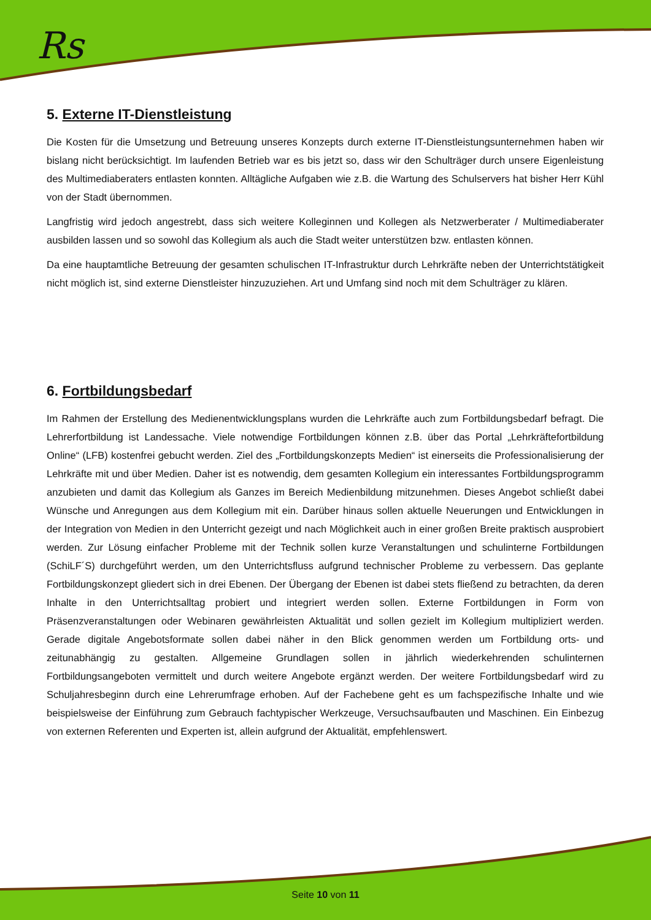Rs
5. Externe IT-Dienstleistung
Die Kosten für die Umsetzung und Betreuung unseres Konzepts durch externe IT-Dienstleistungsunternehmen haben wir bislang nicht berücksichtigt. Im laufenden Betrieb war es bis jetzt so, dass wir den Schulträger durch unsere Eigenleistung des Multimediaberaters entlasten konnten. Alltägliche Aufgaben wie z.B. die Wartung des Schulservers hat bisher Herr Kühl von der Stadt übernommen.
Langfristig wird jedoch angestrebt, dass sich weitere Kolleginnen und Kollegen als Netzwerberater / Multimediaberater ausbilden lassen und so sowohl das Kollegium als auch die Stadt weiter unterstützen bzw. entlasten können.
Da eine hauptamtliche Betreuung der gesamten schulischen IT-Infrastruktur durch Lehrkräfte neben der Unterrichtstätigkeit nicht möglich ist, sind externe Dienstleister hinzuzuziehen. Art und Umfang sind noch mit dem Schulträger zu klären.
6. Fortbildungsbedarf
Im Rahmen der Erstellung des Medienentwicklungsplans wurden die Lehrkräfte auch zum Fortbildungsbedarf befragt. Die Lehrerfortbildung ist Landessache. Viele notwendige Fortbildungen können z.B. über das Portal „Lehrkräftefortbildung Online“ (LFB) kostenfrei gebucht werden. Ziel des „Fortbildungskonzepts Medien“ ist einerseits die Professionalisierung der Lehrkräfte mit und über Medien. Daher ist es notwendig, dem gesamten Kollegium ein interessantes Fortbildungsprogramm anzubieten und damit das Kollegium als Ganzes im Bereich Medienbildung mitzunehmen. Dieses Angebot schließt dabei Wünsche und Anregungen aus dem Kollegium mit ein. Darüber hinaus sollen aktuelle Neuerungen und Entwicklungen in der Integration von Medien in den Unterricht gezeigt und nach Möglichkeit auch in einer großen Breite praktisch ausprobiert werden. Zur Lösung einfacher Probleme mit der Technik sollen kurze Veranstaltungen und schulinterne Fortbildungen (SchiLF´S) durchgeführt werden, um den Unterrichtsfluss aufgrund technischer Probleme zu verbessern. Das geplante Fortbildungskonzept gliedert sich in drei Ebenen. Der Übergang der Ebenen ist dabei stets fließend zu betrachten, da deren Inhalte in den Unterrichtsalltag probiert und integriert werden sollen. Externe Fortbildungen in Form von Präsenzveranstaltungen oder Webinaren gewährleisten Aktualität und sollen gezielt im Kollegium multipliziert werden. Gerade digitale Angebotsformate sollen dabei näher in den Blick genommen werden um Fortbildung orts- und zeitunabhängig zu gestalten. Allgemeine Grundlagen sollen in jährlich wiederkehrenden schulinternen Fortbildungsangeboten vermittelt und durch weitere Angebote ergänzt werden. Der weitere Fortbildungsbedarf wird zu Schuljahresbeginn durch eine Lehrerumfrage erhoben. Auf der Fachebene geht es um fachspezifische Inhalte und wie beispielsweise der Einführung zum Gebrauch fachtypischer Werkzeuge, Versuchsaufbauten und Maschinen. Ein Einbezug von externen Referenten und Experten ist, allein aufgrund der Aktualität, empfehlenswert.
Seite 10 von 11